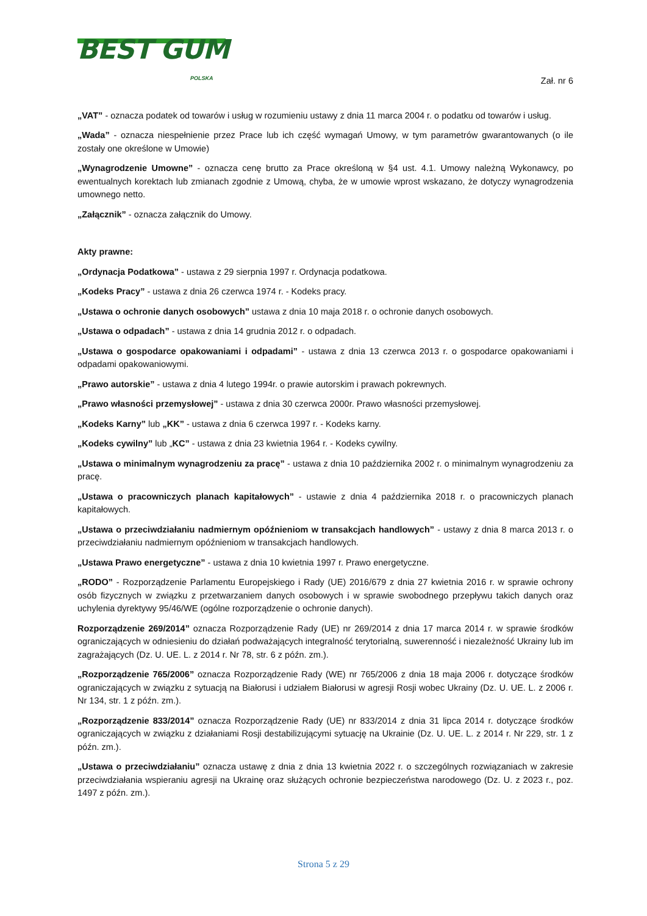BEST GUM
POLSKA
Zał. nr 6
„VAT” - oznacza podatek od towarów i usług w rozumieniu ustawy z dnia 11 marca 2004 r. o podatku od towarów i usług.
„Wada” - oznacza niespełnienie przez Prace lub ich część wymagań Umowy, w tym parametrów gwarantowanych (o ile zostały one określone w Umowie)
„Wynagrodzenie Umowne” - oznacza cenę brutto za Prace określoną w §4 ust. 4.1. Umowy należną Wykonawcy, po ewentualnych korektach lub zmianach zgodnie z Umową, chyba, że w umowie wprost wskazano, że dotyczy wynagrodzenia umownego netto.
„Załącznik” - oznacza załącznik do Umowy.
Akty prawne:
„Ordynacja Podatkowa” - ustawa z 29 sierpnia 1997 r. Ordynacja podatkowa.
„Kodeks Pracy” - ustawa z dnia 26 czerwca 1974 r. - Kodeks pracy.
„Ustawa o ochronie danych osobowych” ustawa z dnia 10 maja 2018 r. o ochronie danych osobowych.
„Ustawa o odpadach” - ustawa z dnia 14 grudnia 2012 r. o odpadach.
„Ustawa o gospodarce opakowaniami i odpadami” - ustawa z dnia 13 czerwca 2013 r. o gospodarce opakowaniami i odpadami opakowaniowymi.
„Prawo autorskie” - ustawa z dnia 4 lutego 1994r. o prawie autorskim i prawach pokrewnych.
„Prawo własności przemysłowej” - ustawa z dnia 30 czerwca 2000r. Prawo własności przemysłowej.
„Kodeks Karny” lub „KK” - ustawa z dnia 6 czerwca 1997 r. - Kodeks karny.
„Kodeks cywilny” lub „KC” - ustawa z dnia 23 kwietnia 1964 r. - Kodeks cywilny.
„Ustawa o minimalnym wynagrodzeniu za pracę” - ustawa z dnia 10 października 2002 r. o minimalnym wynagrodzeniu za pracę.
„Ustawa o pracowniczych planach kapitałowych” - ustawie z dnia 4 października 2018 r. o pracowniczych planach kapitałowych.
„Ustawa o przeciwdziałaniu nadmiernym opóźnieniom w transakcjach handlowych” - ustawy z dnia 8 marca 2013 r. o przeciwdziałaniu nadmiernym opóźnieniom w transakcjach handlowych.
„Ustawa Prawo energetyczne” - ustawa z dnia 10 kwietnia 1997 r. Prawo energetyczne.
„RODO” - Rozporządzenie Parlamentu Europejskiego i Rady (UE) 2016/679 z dnia 27 kwietnia 2016 r. w sprawie ochrony osób fizycznych w związku z przetwarzaniem danych osobowych i w sprawie swobodnego przepływu takich danych oraz uchylenia dyrektywy 95/46/WE (ogólne rozporządzenie o ochronie danych).
Rozporządzenie 269/2014” oznacza Rozporządzenie Rady (UE) nr 269/2014 z dnia 17 marca 2014 r. w sprawie środków ograniczających w odniesieniu do działań podważających integralność terytorialną, suwerenność i niezależność Ukrainy lub im zagrażających (Dz. U. UE. L. z 2014 r. Nr 78, str. 6 z późn. zm.).
„Rozporządzenie 765/2006” oznacza Rozporządzenie Rady (WE) nr 765/2006 z dnia 18 maja 2006 r. dotyczące środków ograniczających w związku z sytuacją na Białorusi i udziałem Białorusi w agresji Rosji wobec Ukrainy (Dz. U. UE. L. z 2006 r. Nr 134, str. 1 z późn. zm.).
„Rozporządzenie 833/2014” oznacza Rozporządzenie Rady (UE) nr 833/2014 z dnia 31 lipca 2014 r. dotyczące środków ograniczających w związku z działaniami Rosji destabilizującymi sytuację na Ukrainie (Dz. U. UE. L. z 2014 r. Nr 229, str. 1 z późn. zm.).
„Ustawa o przeciwdziałaniu” oznacza ustawę z dnia z dnia 13 kwietnia 2022 r. o szczególnych rozwiązaniach w zakresie przeciwdziałania wspieraniu agresji na Ukrainę oraz służących ochronie bezpieczeństwa narodowego (Dz. U. z 2023 r., poz. 1497 z późn. zm.).
Strona 5 z 29